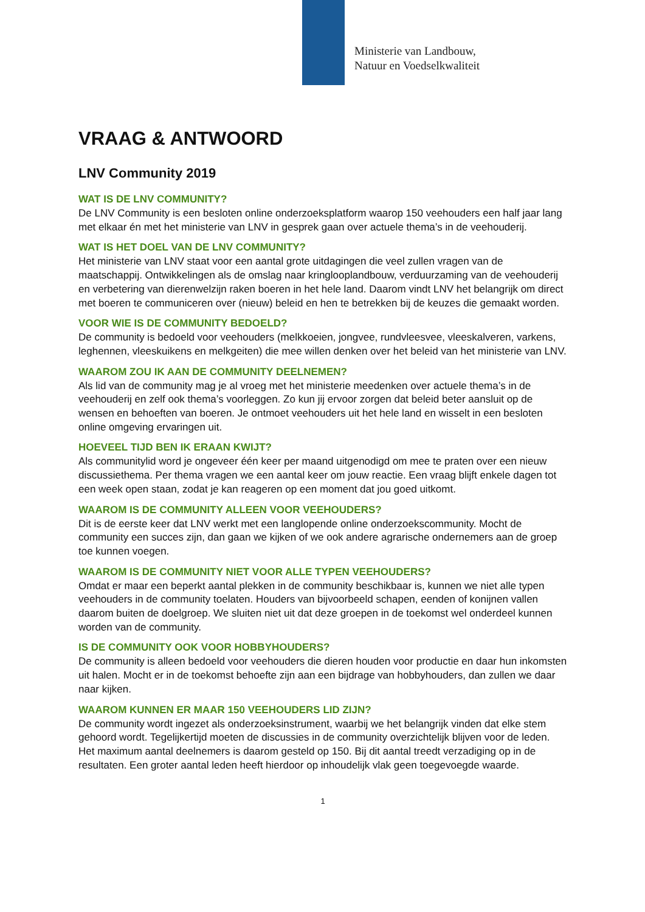Ministerie van Landbouw,
Natuur en Voedselkwaliteit
VRAAG & ANTWOORD
LNV Community 2019
WAT IS DE LNV COMMUNITY?
De LNV Community is een besloten online onderzoeksplatform waarop 150 veehouders een half jaar lang met elkaar én met het ministerie van LNV in gesprek gaan over actuele thema’s in de veehouderij.
WAT IS HET DOEL VAN DE LNV COMMUNITY?
Het ministerie van LNV staat voor een aantal grote uitdagingen die veel zullen vragen van de maatschappij. Ontwikkelingen als de omslag naar kringlooplandbouw, verduurzaming van de veehouderij en verbetering van dierenwelzijn raken boeren in het hele land. Daarom vindt LNV het belangrijk om direct met boeren te communiceren over (nieuw) beleid en hen te betrekken bij de keuzes die gemaakt worden.
VOOR WIE IS DE COMMUNITY BEDOELD?
De community is bedoeld voor veehouders (melkkoeien, jongvee, rundvleesvee, vleeskalveren, varkens, leghennen, vleeskuikens en melkgeiten) die mee willen denken over het beleid van het ministerie van LNV.
WAAROM ZOU IK AAN DE COMMUNITY DEELNEMEN?
Als lid van de community mag je al vroeg met het ministerie meedenken over actuele thema’s in de veehouderij en zelf ook thema’s voorleggen. Zo kun jij ervoor zorgen dat beleid beter aansluit op de wensen en behoeften van boeren. Je ontmoet veehouders uit het hele land en wisselt in een besloten online omgeving ervaringen uit.
HOEVEEL TIJD BEN IK ERAAN KWIJT?
Als communitylid word je ongeveer één keer per maand uitgenodigd om mee te praten over een nieuw discussiethema. Per thema vragen we een aantal keer om jouw reactie. Een vraag blijft enkele dagen tot een week open staan, zodat je kan reageren op een moment dat jou goed uitkomt.
WAAROM IS DE COMMUNITY ALLEEN VOOR VEEHOUDERS?
Dit is de eerste keer dat LNV werkt met een langlopende online onderzoekscommunity. Mocht de community een succes zijn, dan gaan we kijken of we ook andere agrarische ondernemers aan de groep toe kunnen voegen.
WAAROM IS DE COMMUNITY NIET VOOR ALLE TYPEN VEEHOUDERS?
Omdat er maar een beperkt aantal plekken in de community beschikbaar is, kunnen we niet alle typen veehouders in de community toelaten. Houders van bijvoorbeeld schapen, eenden of konijnen vallen daarom buiten de doelgroep. We sluiten niet uit dat deze groepen in de toekomst wel onderdeel kunnen worden van de community.
IS DE COMMUNITY OOK VOOR HOBBYHOUDERS?
De community is alleen bedoeld voor veehouders die dieren houden voor productie en daar hun inkomsten uit halen. Mocht er in de toekomst behoefte zijn aan een bijdrage van hobbyhouders, dan zullen we daar naar kijken.
WAAROM KUNNEN ER MAAR 150 VEEHOUDERS LID ZIJN?
De community wordt ingezet als onderzoeksinstrument, waarbij we het belangrijk vinden dat elke stem gehoord wordt. Tegelijkertijd moeten de discussies in de community overzichtelijk blijven voor de leden. Het maximum aantal deelnemers is daarom gesteld op 150. Bij dit aantal treedt verzadiging op in de resultaten. Een groter aantal leden heeft hierdoor op inhoudelijk vlak geen toegevoegde waarde.
1